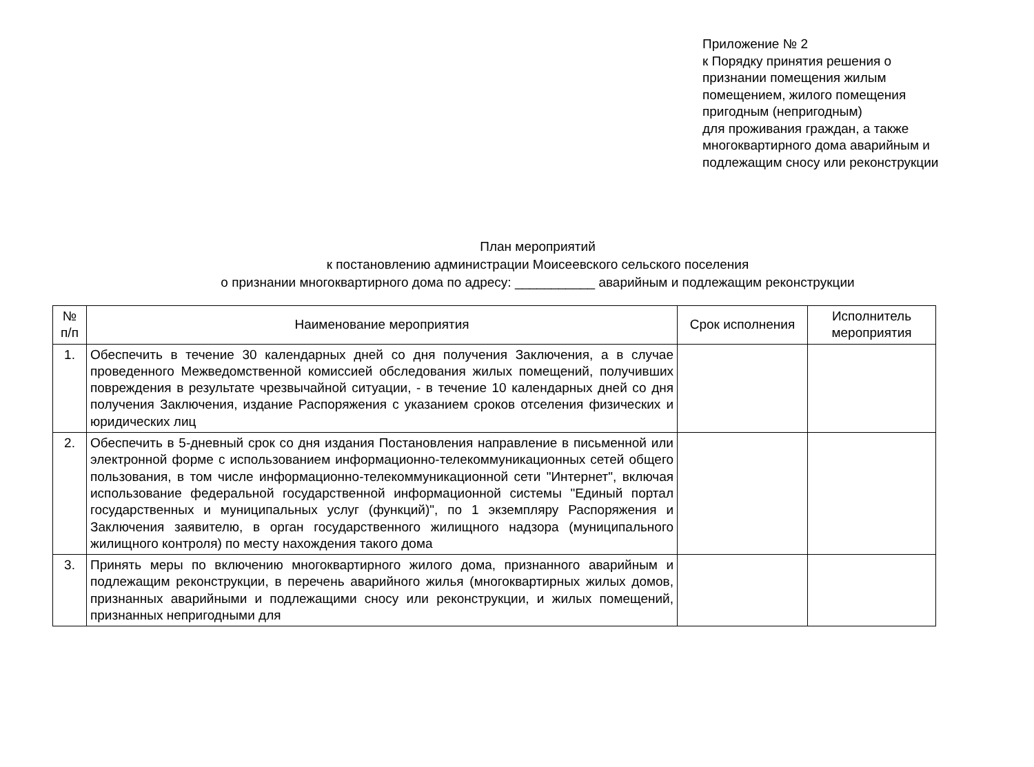Приложение № 2
к Порядку принятия решения о
признании помещения жилым
помещением, жилого помещения
пригодным (непригодным)
для проживания граждан, а также
многоквартирного дома аварийным и
подлежащим сносу или реконструкции
План мероприятий
к постановлению администрации Моисеевского сельского поселения
о признании многоквартирного дома по адресу: ___________ аварийным и подлежащим реконструкции
| № п/п | Наименование мероприятия | Срок исполнения | Исполнитель мероприятия |
| --- | --- | --- | --- |
| 1. | Обеспечить в течение 30 календарных дней со дня получения Заключения, а в случае проведенного Межведомственной комиссией обследования жилых помещений, получивших повреждения в результате чрезвычайной ситуации, - в течение 10 календарных дней со дня получения Заключения, издание Распоряжения с указанием сроков отселения физических и юридических лиц | | |
| 2. | Обеспечить в 5-дневный срок со дня издания Постановления направление в письменной или электронной форме с использованием информационно-телекоммуникационных сетей общего пользования, в том числе информационно-телекоммуникационной сети "Интернет", включая использование федеральной государственной информационной системы "Единый портал государственных и муниципальных услуг (функций)", по 1 экземпляру Распоряжения и Заключения заявителю, в орган государственного жилищного надзора (муниципального жилищного контроля) по месту нахождения такого дома | | |
| 3. | Принять меры по включению многоквартирного жилого дома, признанного аварийным и подлежащим реконструкции, в перечень аварийного жилья (многоквартирных жилых домов, признанных аварийными и подлежащими сносу или реконструкции, и жилых помещений, признанных непригодными для | | |